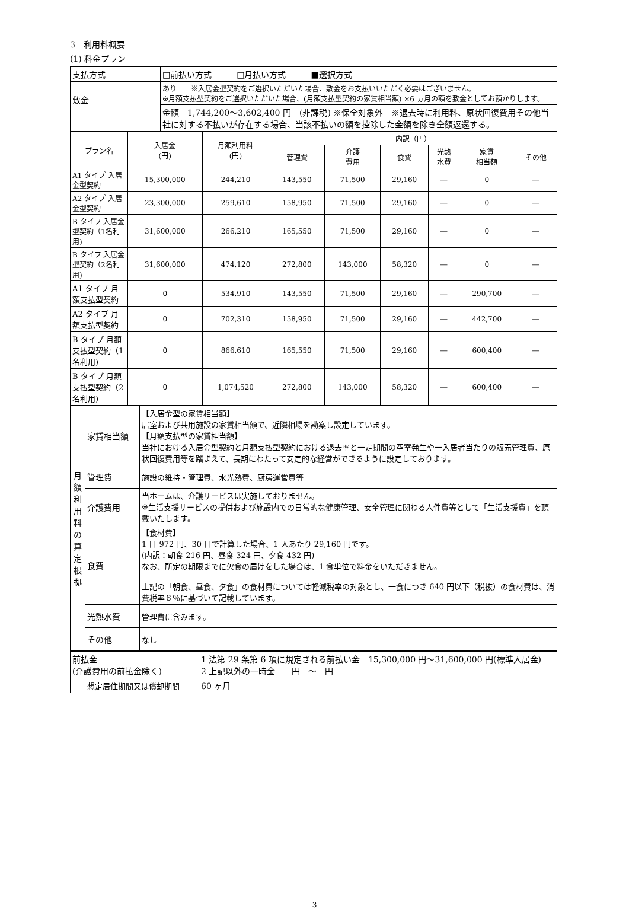3　利用料概要
(1) 料金プラン
| 支払方式 | □前払い方式 □月払い方式 ■選択方式 |
| 敷金 | あり ※入居金型契約をご選択いただいた場合、敷金をお支払いいただく必要はございません。 ※月額支払型契約をご選択いただいた場合、(月額支払型契約の家賃相当額) ×6 ヵ月の額を敷金としてお預かりします。 |
| | 金額 1,744,200～3,602,400 円 (非課税) ※保全対象外 ※退去時に利用料、原状回復費用その他当社に対する不払いが存在する場合、当該不払いの額を控除した金額を除き全額返還する。 |
| プラン名 | 入居金 (円) | 月額利用料 (円) | 内訳（円） | | | | | |
| | | | 管理費 | 介護 費用 | 食費 | 光熱 水費 | 家賃 相当額 | その他 |
| A1 タイプ 入居金型契約 | 15,300,000 | 244,210 | 143,550 | 71,500 | 29,160 | ― | 0 | ― |
| A2 タイプ 入居金型契約 | 23,300,000 | 259,610 | 158,950 | 71,500 | 29,160 | ― | 0 | ― |
| B タイプ 入居金型契約（1名利用) | 31,600,000 | 266,210 | 165,550 | 71,500 | 29,160 | ― | 0 | ― |
| B タイプ 入居金型契約（2名利用) | 31,600,000 | 474,120 | 272,800 | 143,000 | 58,320 | ― | 0 | ― |
| A1 タイプ 月額支払型契約 | 0 | 534,910 | 143,550 | 71,500 | 29,160 | ― | 290,700 | ― |
| A2 タイプ 月額支払型契約 | 0 | 702,310 | 158,950 | 71,500 | 29,160 | ― | 442,700 | ― |
| B タイプ 月額支払型契約（1名利用) | 0 | 866,610 | 165,550 | 71,500 | 29,160 | ― | 600,400 | ― |
| B タイプ 月額支払型契約（2名利用) | 0 | 1,074,520 | 272,800 | 143,000 | 58,320 | ― | 600,400 | ― |
| 月額利用料の算定根拠 | 家賃相当額 | 【入居金型の家賃相当額】 居室および共用施設の家賃相当額で、近隣相場を勘案し設定しています。 【月額支払型の家賃相当額】 当社における入居金型契約と月額支払型契約における退去率と一定期間の空室発生や一入居者当たりの販売管理費、原状回復費用等を踏まえて、長期にわたって安定的な経営ができるように設定しております。 |
| | 管理費 | 施設の維持・管理費、水光熱費、厨房運営費等 |
| | 介護費用 | 当ホームは、介護サービスは実施しておりません。 ※生活支援サービスの提供および施設内での日常的な健康管理、安全管理に関わる人件費等として「生活支援費」を頂戴いたします。 |
| | 食費 | 【食材費】 1 日 972 円、30 日で計算した場合、1 人あたり 29,160 円です。 (内訳：朝食 216 円、昼食 324 円、夕食 432 円) なお、所定の期限までに欠食の届けをした場合は、1 食単位で料金をいただきません。 上記の「朝食、昼食、夕食」の食材費については軽減税率の対象とし、一食につき 640 円以下（税抜）の食材費は、消費税率８％に基づいて記載しています。 |
| | 光熱水費 | 管理費に含みます。 |
| | その他 | なし |
| 前払金 (介護費用の前払金除く) | 1 法第 29 条第 6 項に規定される前払い金 15,300,000 円～31,600,000 円(標準入居金) 2 上記以外の一時金 円 ～ 円 |
| 想定居住期間又は償却期間 | 60 ヶ月 |
3